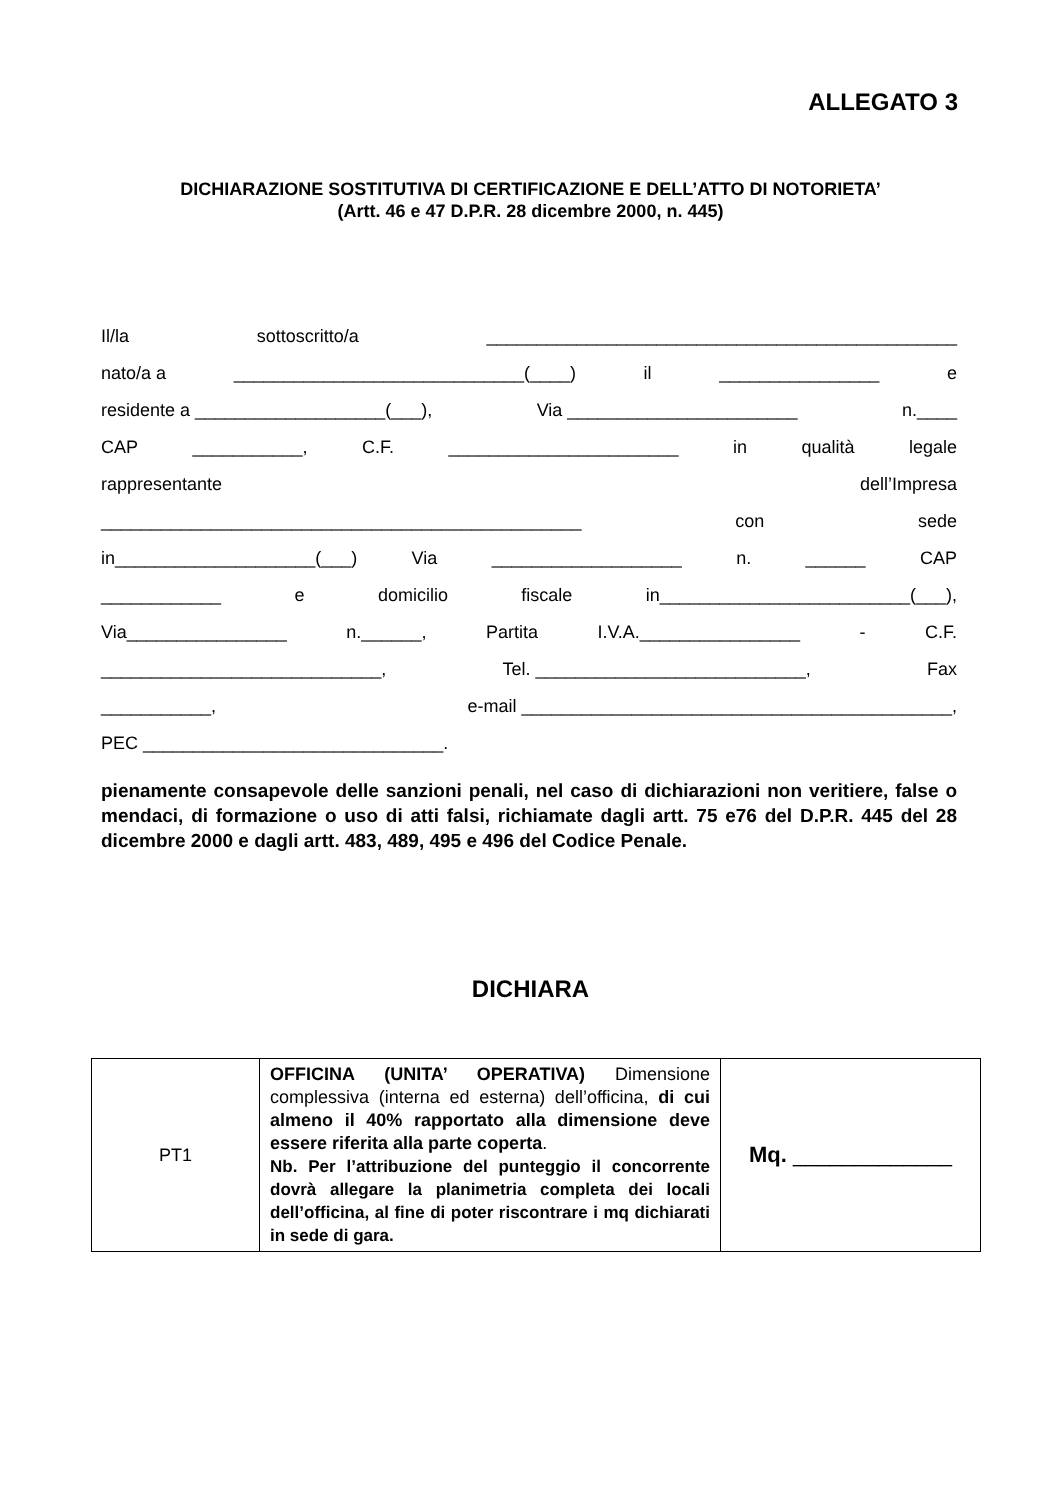ALLEGATO 3
DICHIARAZIONE SOSTITUTIVA DI CERTIFICAZIONE E DELL’ATTO DI NOTORIETA’
(Artt. 46 e 47 D.P.R. 28 dicembre 2000, n. 445)
Il/la sottoscritto/a _______________________________________________
nato/a a _____________________________(____) il ________________ e
residente a ___________________(___), Via _______________________ n.____
CAP ___________, C.F. _______________________ in qualità legale
rappresentante dell’Impresa
________________________________________________ con sede
in____________________(___) Via ___________________ n. ______ CAP
____________ e domicilio fiscale in_________________________(___),
Via________________ n.______, Partita I.V.A.________________ - C.F.
____________________________, Tel. ___________________________, Fax
___________, e-mail ___________________________________________,
PEC ______________________________.
pienamente consapevole delle sanzioni penali, nel caso di dichiarazioni non veritiere, false o mendaci, di formazione o uso di atti falsi, richiamate dagli artt. 75 e76 del D.P.R. 445 del 28 dicembre 2000 e dagli artt. 483, 489, 495 e 496 del Codice Penale.
DICHIARA
| PT1 | OFFICINA (UNITA’ OPERATIVA) Dimensione complessiva (interna ed esterna) dell’officina, di cui almeno il 40% rapportato alla dimensione deve essere riferita alla parte coperta . Nb. Per l’attribuzione del punteggio il concorrente dovrà allegare la planimetria completa dei locali dell’officina, al fine di poter riscontrare i mq dichiarati in sede di gara. | Mq. _____________ |